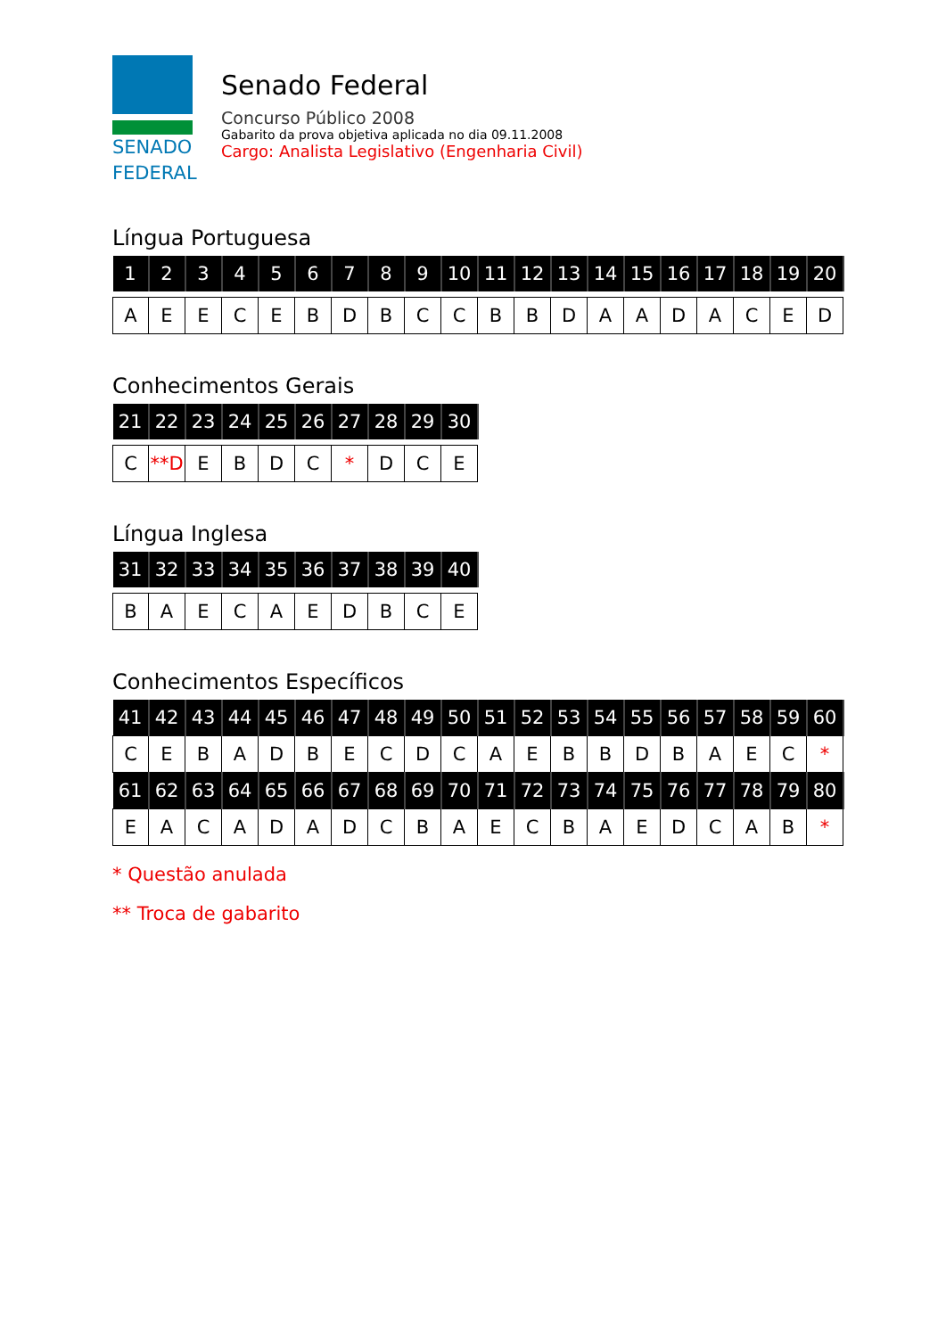SENADO
FEDERAL
Senado Federal
Concurso Público 2008
Gabarito da prova objetiva aplicada no dia 09.11.2008
Cargo: Analista Legislativo (Engenharia Civil)
Língua Portuguesa
| 1 | 2 | 3 | 4 | 5 | 6 | 7 | 8 | 9 | 10 | 11 | 12 | 13 | 14 | 15 | 16 | 17 | 18 | 19 | 20 |
| --- | --- | --- | --- | --- | --- | --- | --- | --- | --- | --- | --- | --- | --- | --- | --- | --- | --- | --- | --- |
| A | E | E | C | E | B | D | B | C | C | B | B | D | A | A | D | A | C | E | D |
Conhecimentos Gerais
| 21 | 22 | 23 | 24 | 25 | 26 | 27 | 28 | 29 | 30 |
| --- | --- | --- | --- | --- | --- | --- | --- | --- | --- |
| C | **D | E | B | D | C | * | D | C | E |
Língua Inglesa
| 31 | 32 | 33 | 34 | 35 | 36 | 37 | 38 | 39 | 40 |
| --- | --- | --- | --- | --- | --- | --- | --- | --- | --- |
| B | A | E | C | A | E | D | B | C | E |
Conhecimentos Específicos
| 41 | 42 | 43 | 44 | 45 | 46 | 47 | 48 | 49 | 50 | 51 | 52 | 53 | 54 | 55 | 56 | 57 | 58 | 59 | 60 |
| --- | --- | --- | --- | --- | --- | --- | --- | --- | --- | --- | --- | --- | --- | --- | --- | --- | --- | --- | --- |
| C | E | B | A | D | B | E | C | D | C | A | E | B | B | D | B | A | E | C | * |
| 61 | 62 | 63 | 64 | 65 | 66 | 67 | 68 | 69 | 70 | 71 | 72 | 73 | 74 | 75 | 76 | 77 | 78 | 79 | 80 |
| E | A | C | A | D | A | D | C | B | A | E | C | B | A | E | D | C | A | B | * |
* Questão anulada
** Troca de gabarito